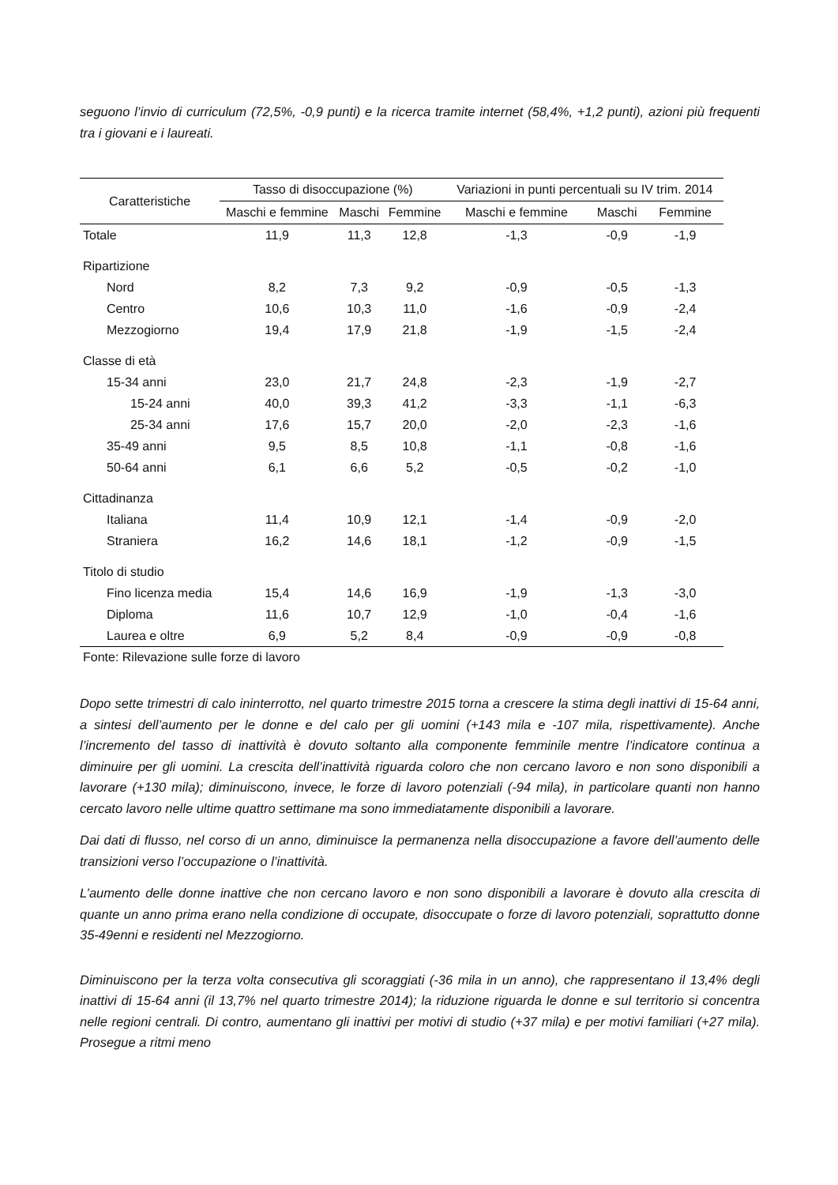seguono l’invio di curriculum (72,5%, -0,9 punti) e la ricerca tramite internet (58,4%, +1,2 punti), azioni più frequenti tra i giovani e i laureati.
| Caratteristiche | Tasso di disoccupazione (%) | | | Variazioni in punti percentuali su IV trim. 2014 | | |
| --- | --- | --- | --- | --- | --- | --- |
| | Maschi e femmine | Maschi | Femmine | Maschi e femmine | Maschi | Femmine |
| Totale | 11,9 | 11,3 | 12,8 | -1,3 | -0,9 | -1,9 |
| Ripartizione | | | | | | |
| Nord | 8,2 | 7,3 | 9,2 | -0,9 | -0,5 | -1,3 |
| Centro | 10,6 | 10,3 | 11,0 | -1,6 | -0,9 | -2,4 |
| Mezzogiorno | 19,4 | 17,9 | 21,8 | -1,9 | -1,5 | -2,4 |
| Classe di età | | | | | | |
| 15-34 anni | 23,0 | 21,7 | 24,8 | -2,3 | -1,9 | -2,7 |
| 15-24 anni | 40,0 | 39,3 | 41,2 | -3,3 | -1,1 | -6,3 |
| 25-34 anni | 17,6 | 15,7 | 20,0 | -2,0 | -2,3 | -1,6 |
| 35-49 anni | 9,5 | 8,5 | 10,8 | -1,1 | -0,8 | -1,6 |
| 50-64 anni | 6,1 | 6,6 | 5,2 | -0,5 | -0,2 | -1,0 |
| Cittadinanza | | | | | | |
| Italiana | 11,4 | 10,9 | 12,1 | -1,4 | -0,9 | -2,0 |
| Straniera | 16,2 | 14,6 | 18,1 | -1,2 | -0,9 | -1,5 |
| Titolo di studio | | | | | | |
| Fino licenza media | 15,4 | 14,6 | 16,9 | -1,9 | -1,3 | -3,0 |
| Diploma | 11,6 | 10,7 | 12,9 | -1,0 | -0,4 | -1,6 |
| Laurea e oltre | 6,9 | 5,2 | 8,4 | -0,9 | -0,9 | -0,8 |
Fonte: Rilevazione sulle forze di lavoro
Dopo sette trimestri di calo ininterrotto, nel quarto trimestre 2015 torna a crescere la stima degli inattivi di 15-64 anni, a sintesi dell’aumento per le donne e del calo per gli uomini (+143 mila e -107 mila, rispettivamente). Anche l’incremento del tasso di inattività è dovuto soltanto alla componente femminile mentre l’indicatore continua a diminuire per gli uomini. La crescita dell’inattività riguarda coloro che non cercano lavoro e non sono disponibili a lavorare (+130 mila); diminuiscono, invece, le forze di lavoro potenziali (-94 mila), in particolare quanti non hanno cercato lavoro nelle ultime quattro settimane ma sono immediatamente disponibili a lavorare.
Dai dati di flusso, nel corso di un anno, diminuisce la permanenza nella disoccupazione a favore dell’aumento delle transizioni verso l’occupazione o l’inattività.
L’aumento delle donne inattive che non cercano lavoro e non sono disponibili a lavorare è dovuto alla crescita di quante un anno prima erano nella condizione di occupate, disoccupate o forze di lavoro potenziali, soprattutto donne 35-49enni e residenti nel Mezzogiorno.
Diminuiscono per la terza volta consecutiva gli scoraggiati (-36 mila in un anno), che rappresentano il 13,4% degli inattivi di 15-64 anni (il 13,7% nel quarto trimestre 2014); la riduzione riguarda le donne e sul territorio si concentra nelle regioni centrali. Di contro, aumentano gli inattivi per motivi di studio (+37 mila) e per motivi familiari (+27 mila). Prosegue a ritmi meno